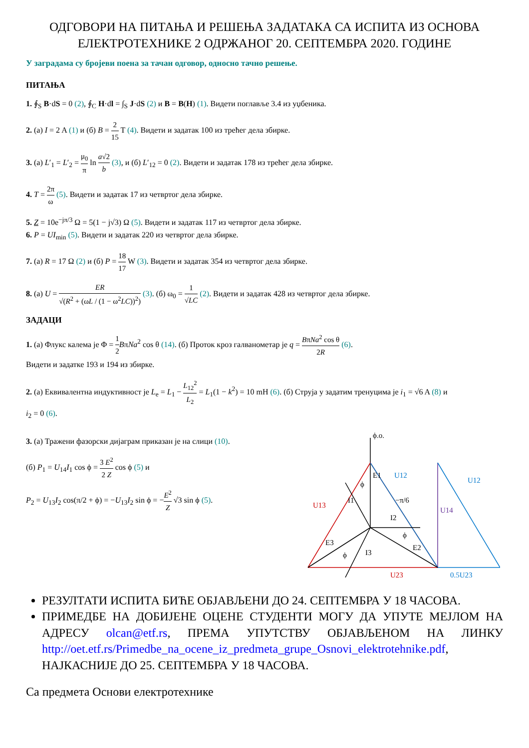ОДГОВОРИ НА ПИТАЊА И РЕШЕЊА ЗАДАТАКА СА ИСПИТА ИЗ ОСНОВА ЕЛЕКТРОТЕХНИКЕ 2 ОДРЖАНОГ 20. СЕПТЕМБРА 2020. ГОДИНЕ
У заградама су бројеви поена за тачан одговор, односно тачно решење.
ПИТАЊА
1. ∮<sub>S</sub> B·dS = 0 (2), ∮<sub>C</sub> H·dl = ∫<sub>S</sub> J·dS (2) и B = B(H) (1). Видети поглавље 3.4 из уџбеника.
2. (а) I = 2 A (1) и (б) B = 2 15 T (4). Видети и задатак 100 из трећег дела збирке.
3. (а) L′<sub>1</sub> = L′<sub>2</sub> = μ<sub>0</sub> π ln a√2 b (3), и (б) L′<sub>12</sub> = 0 (2). Видети и задатак 178 из трећег дела збирке.
4. T = 2π ω (5). Видети и задатак 17 из четвртог дела збирке.
5. Z = 10e<sup>−jπ/3</sup> Ω = 5(1 − j√3) Ω (5). Видети и задатак 117 из четвртог дела збирке.
6. P = UI<sub>min</sub> (5). Видети и задатак 220 из четвртог дела збирке.
7. (а) R = 17 Ω (2) и (б) P = 18 17 W (3). Видети и задатак 354 из четвртог дела збирке.
8. (а) U = ER √(R<sup>2</sup> + (ωL / (1 − ω<sup>2</sup>LC))<sup>2</sup>) (3). (б) ω<sub>0</sub> = 1 √LC (2). Видети и задатак 428 из четвртог дела збирке.
ЗАДАЦИ
1. (а) Флукс калема је Φ = 1 2 BπNa<sup>2</sup> cos θ (14). (б) Проток кроз галванометар је q = BπNa<sup>2</sup> cos θ 2R (6).
Видети и задатке 193 и 194 из збирке.
2. (а) Еквивалентна индуктивност је L<sub>e</sub> = L<sub>1</sub> − L<sub>12</sub><sup>2</sup> L<sub>2</sub> = L<sub>1</sub>(1 − k<sup>2</sup>) = 10 mH (6). (б) Струја у задатим тренуцима је i<sub>1</sub> = √6 A (8) и
i<sub>2</sub> = 0 (6).
3. (а) Тражени фазорски дијаграм приказан је на слици (10).
(б) P<sub>1</sub> = U<sub>14</sub>I<sub>1</sub> cos ϕ = 3 E<sup>2</sup> 2 Z cos ϕ (5) и
P<sub>2</sub> = U<sub>13</sub>I<sub>2</sub> cos(π/2 + ϕ) = −U<sub>13</sub>I<sub>2</sub> sin ϕ = −E<sup>2</sup> Z √3 sin ϕ (5).
ϕ.о.
E1
U12
U12
ϕ
I1
−π/6
U14
U13
I2
ϕ
E2
E3
ϕ
I3
U23
0,5U23
РЕЗУЛТАТИ ИСПИТА БИЋЕ ОБЈАВЉЕНИ ДО 24. СЕПТЕМБРА У 18 ЧАСОВА.
ПРИМЕДБЕ НА ДОБИЈЕНЕ ОЦЕНЕ СТУДЕНТИ МОГУ ДА УПУТЕ МЕЈЛОМ НА АДРЕСУ olcan@etf.rs, ПРЕМА УПУТСТВУ ОБЈАВЉЕНОМ НА ЛИНКУ http://oet.etf.rs/Primedbe_na_ocene_iz_predmeta_grupe_Osnovi_elektrotehnike.pdf, НАЈКАСНИЈЕ ДО 25. СЕПТЕМБРА У 18 ЧАСОВА.
Са предмета Основи електротехнике